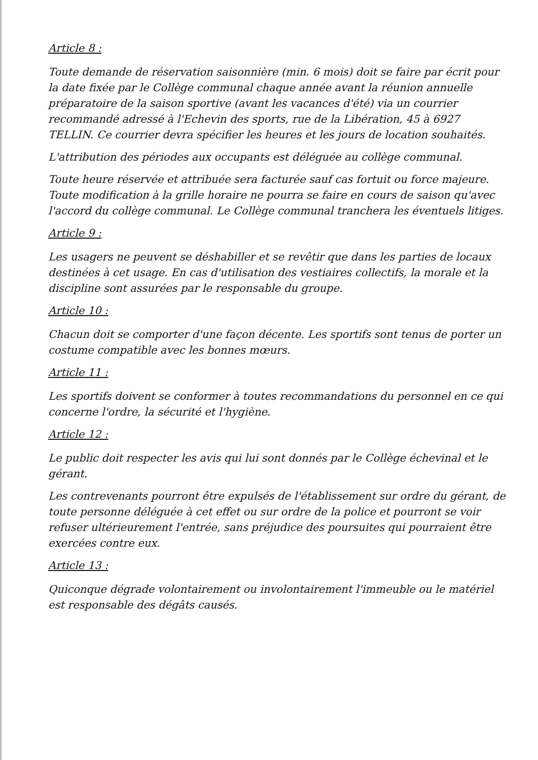Article 8 :
Toute demande de réservation saisonnière (min. 6 mois) doit se faire par écrit pour la date fixée par le Collège communal chaque année avant la réunion annuelle préparatoire de la saison sportive (avant les vacances d'été) via un courrier recommandé adressé à l'Echevin des sports, rue de la Libération, 45 à 6927 TELLIN. Ce courrier devra spécifier les heures et les jours de location souhaités.
L'attribution des périodes aux occupants est déléguée au collège communal.
Toute heure réservée et attribuée sera facturée sauf cas fortuit ou force majeure. Toute modification à la grille horaire ne pourra se faire en cours de saison qu'avec l'accord du collège communal. Le Collège communal tranchera les éventuels litiges.
Article 9 :
Les usagers ne peuvent se déshabiller et se revêtir que dans les parties de locaux destinées à cet usage. En cas d'utilisation des vestiaires collectifs, la morale et la discipline sont assurées par le responsable du groupe.
Article 10 :
Chacun doit se comporter d'une façon décente. Les sportifs sont tenus de porter un costume compatible avec les bonnes mœurs.
Article 11 :
Les sportifs doivent se conformer à toutes recommandations du personnel en ce qui concerne l'ordre, la sécurité et l'hygiène.
Article 12 :
Le public doit respecter les avis qui lui sont donnés par le Collège échevinal et le gérant.
Les contrevenants pourront être expulsés de l'établissement sur ordre du gérant, de toute personne déléguée à cet effet ou sur ordre de la police et pourront se voir refuser ultérieurement l'entrée, sans préjudice des poursuites qui pourraient être exercées contre eux.
Article 13 :
Quiconque dégrade volontairement ou involontairement l'immeuble ou le matériel est responsable des dégâts causés.